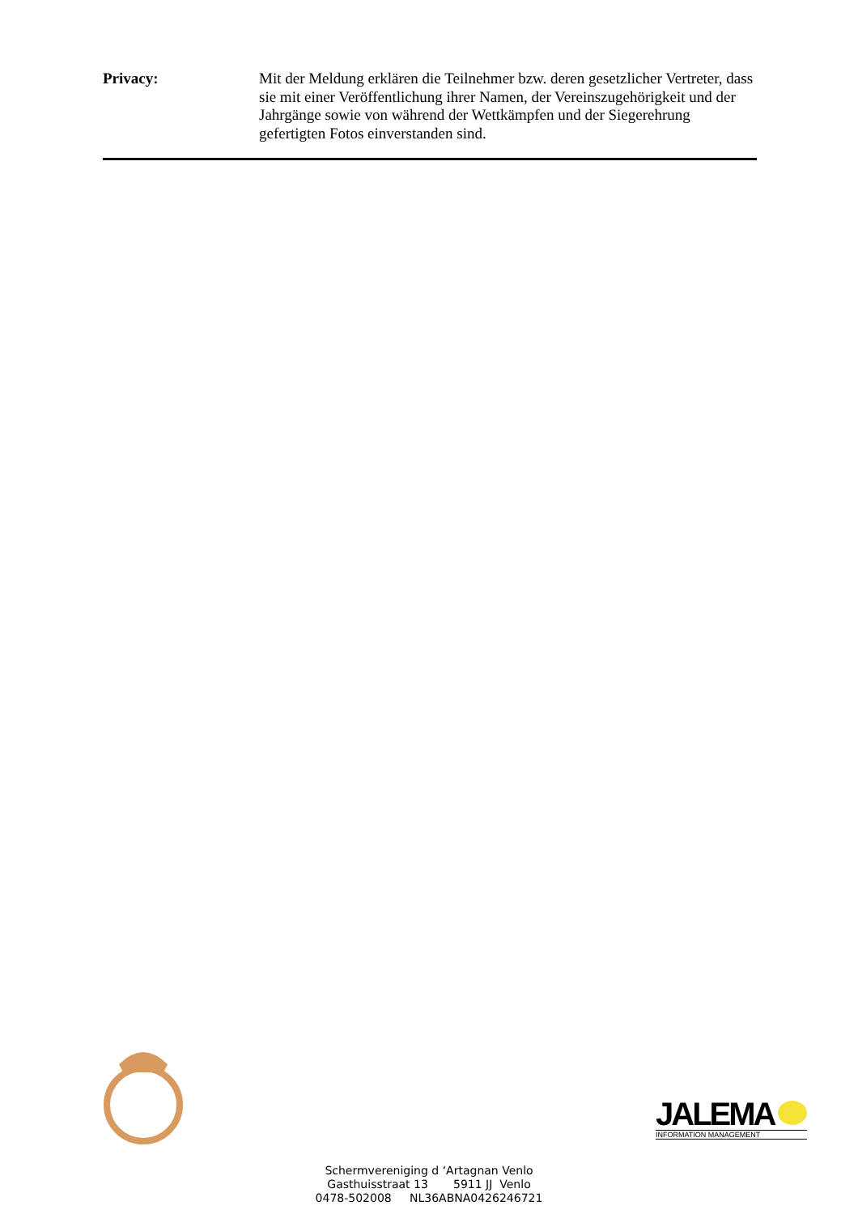Privacy: Mit der Meldung erklären die Teilnehmer bzw. deren gesetzlicher Vertreter, dass sie mit einer Veröffentlichung ihrer Namen, der Vereinszugehörigkeit und der Jahrgänge sowie von während der Wettkämpfen und der Siegerehrung gefertigten Fotos einverstanden sind.
JALEMA
INFORMATION MANAGEMENT
Schermvereniging d ‘Artagnan Venlo
Gasthuisstraat 13 5911 JJ Venlo
0478-502008 NL36ABNA0426246721